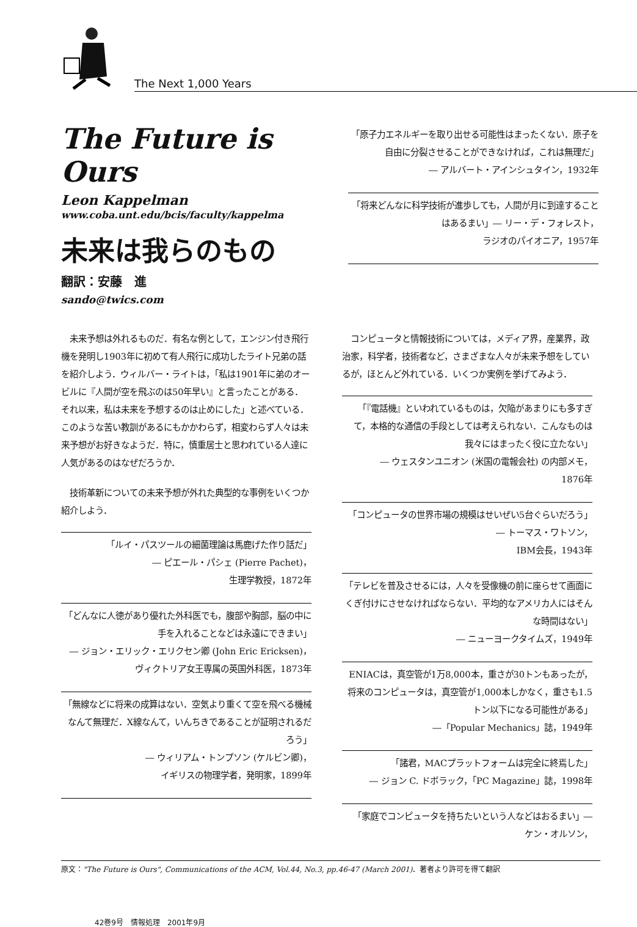The Next 1,000 Years
The Future is Ours
Leon Kappelman
www.coba.unt.edu/bcis/faculty/kappelma
未来は我らのもの
翻訳：安藤　進
sando@twics.com
「原子力エネルギーを取り出せる可能性はまったくない．原子を自由に分裂させることができなければ，これは無理だ」
― アルバート・アインシュタイン，1932年
「将来どんなに科学技術が進歩しても，人間が月に到達することはあるまい」― リー・デ・フォレスト，
ラジオのパイオニア，1957年
　未来予想は外れるものだ．有名な例として，エンジン付き飛行機を発明し1903年に初めて有人飛行に成功したライト兄弟の話を紹介しよう．ウィルバー・ライトは，「私は1901年に弟のオービルに『人間が空を飛ぶのは50年早い』と言ったことがある．それ以来，私は未来を予想するのは止めにした」と述べている．このような苦い教訓があるにもかかわらず，相変わらず人々は未来予想がお好きなようだ．特に，慎重居士と思われている人達に人気があるのはなぜだろうか．
　技術革新についての未来予想が外れた典型的な事例をいくつか紹介しよう．
「ルイ・パスツールの細菌理論は馬鹿げた作り話だ」
― ピエール・パシェ (Pierre Pachet)，
生理学教授，1872年
「どんなに人徳があり優れた外科医でも，腹部や胸部，脳の中に手を入れることなどは永遠にできまい」
― ジョン・エリック・エリクセン卿 (John Eric Ericksen)，ヴィクトリア女王専属の英国外科医，1873年
「無線などに将来の成算はない．空気より重くて空を飛べる機械なんて無理だ．X線なんて，いんちきであることが証明されるだろう」
― ウィリアム・トンプソン (ケルビン卿)，
イギリスの物理学者，発明家，1899年
　コンピュータと情報技術については，メディア界，産業界，政治家，科学者，技術者など，さまざまな人々が未来予想をしているが，ほとんど外れている．いくつか実例を挙げてみよう．
「『電話機』といわれているものは，欠陥があまりにも多すぎて，本格的な通信の手段としては考えられない．こんなものは我々にはまったく役に立たない」
― ウェスタンユニオン (米国の電報会社) の内部メモ，
1876年
「コンピュータの世界市場の規模はせいぜい5台ぐらいだろう」― トーマス・ワトソン，
IBM会長，1943年
「テレビを普及させるには，人々を受像機の前に座らせて画面にくぎ付けにさせなければならない．平均的なアメリカ人にはそんな時間はない」
― ニューヨークタイムズ，1949年
ENIACは，真空管が1万8,000本，重さが30トンもあったが，将来のコンピュータは，真空管が1,000本しかなく，重さも1.5トン以下になる可能性がある」
―「Popular Mechanics」誌，1949年
「諸君，MACプラットフォームは完全に終焉した」
― ジョン C. ドボラック，「PC Magazine」誌，1998年
「家庭でコンピュータを持ちたいという人などはおるまい」― ケン・オルソン，
原文："The Future is Ours", Communications of the ACM, Vol.44, No.3, pp.46-47 (March 2001)．著者より許可を得て翻訳
42巻9号　情報処理　2001年9月